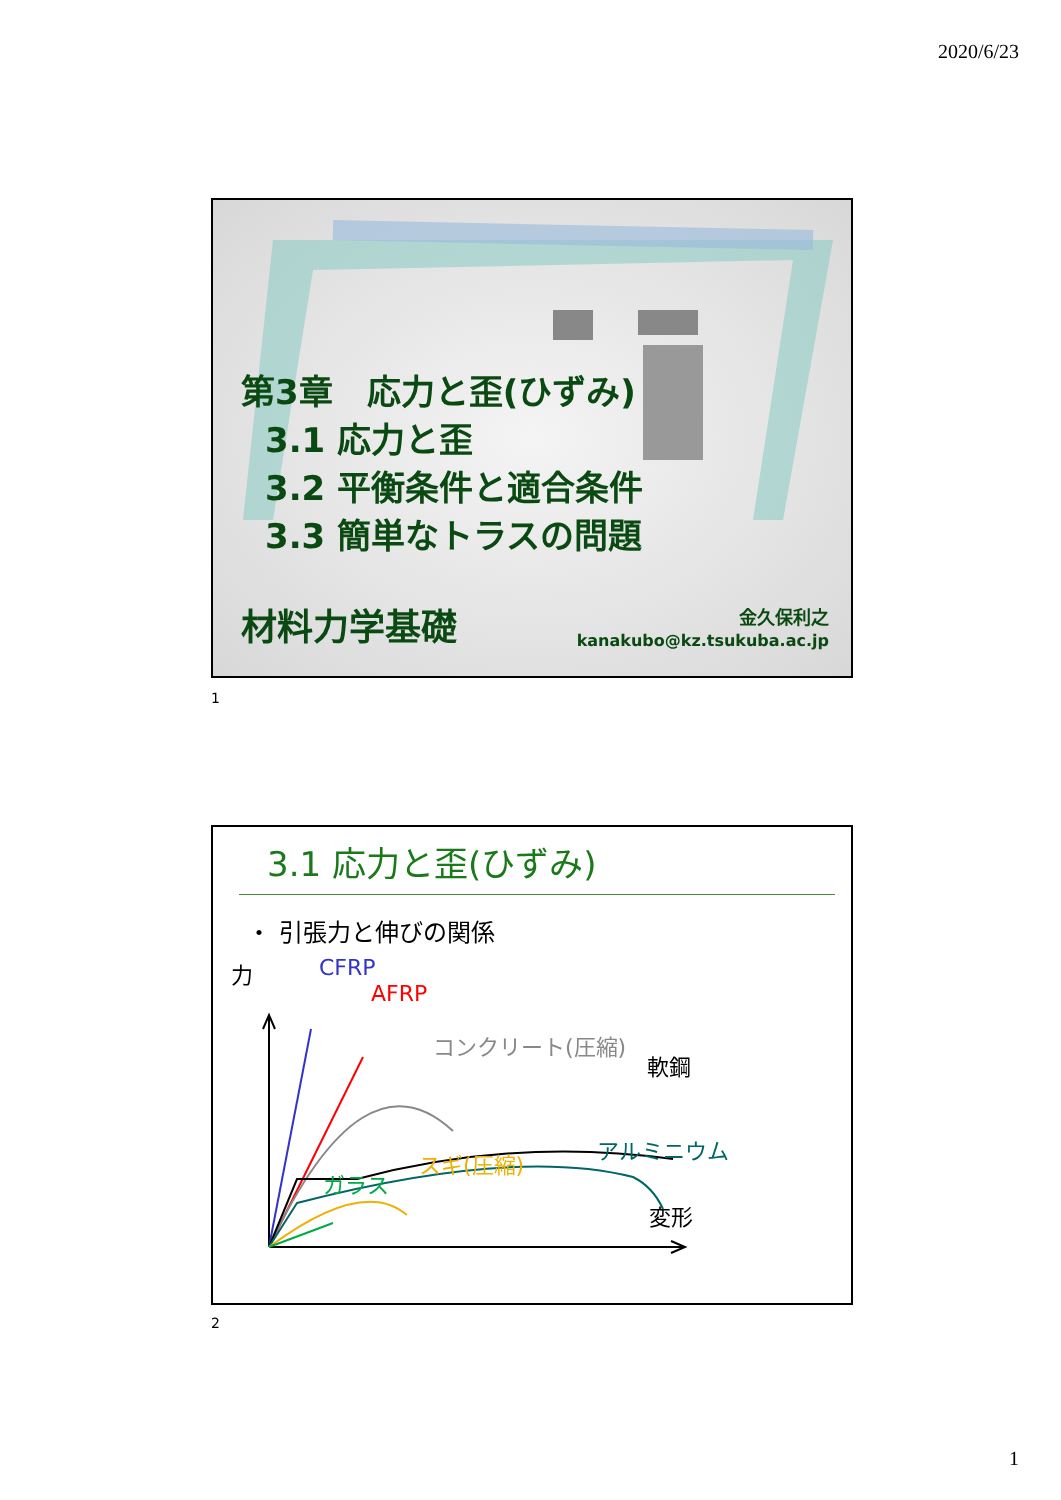2020/6/23
第3章　応力と歪(ひずみ)
3.1 応力と歪
3.2 平衡条件と適合条件
3.3 簡単なトラスの問題
材料力学基礎
金久保利之
kanakubo@kz.tsukuba.ac.jp
1
3.1 応力と歪(ひずみ)
・ 引張力と伸びの関係
力 CFRP
AFRP
コンクリート(圧縮)
軟鋼
アルミニウム
スギ(圧縮)
ガラス
変形
2
1